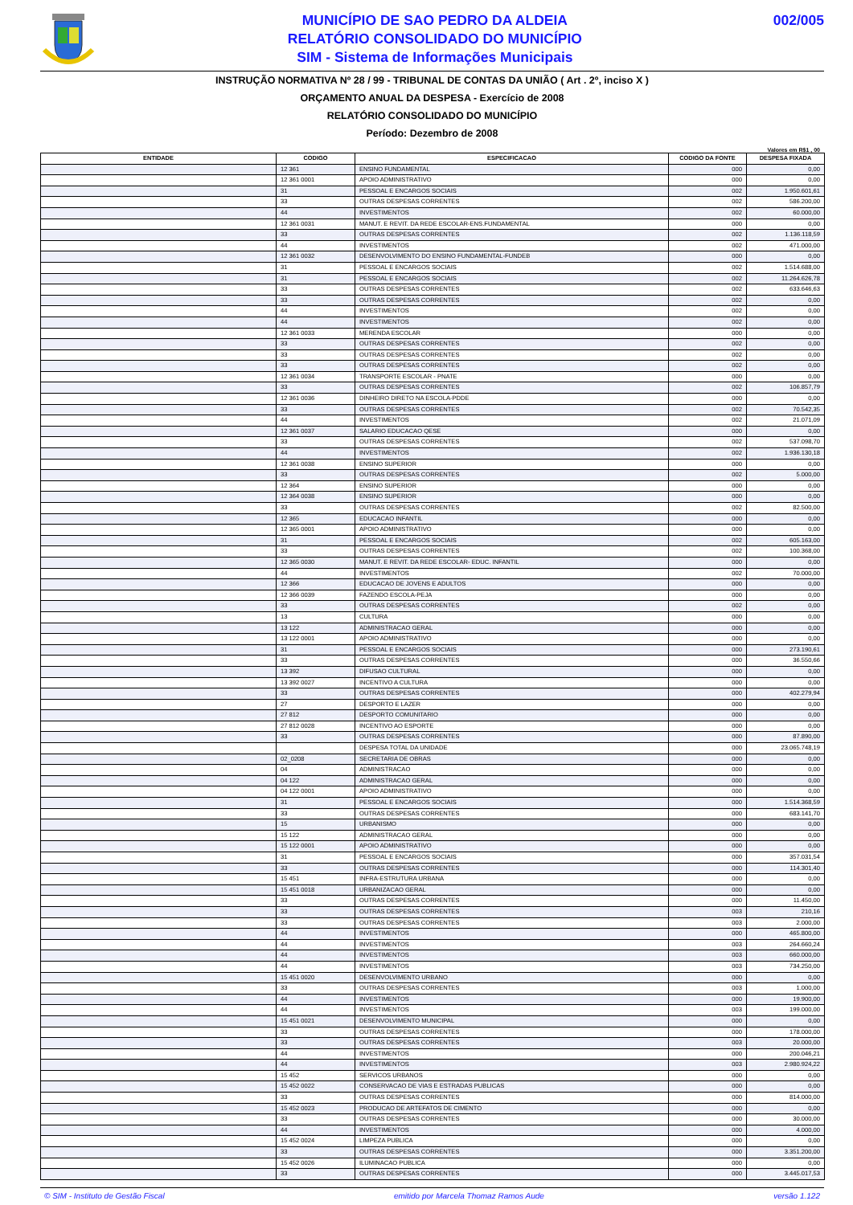MUNICÍPIO DE SAO PEDRO DA ALDEIA
RELATÓRIO CONSOLIDADO DO MUNICÍPIO
SIM - Sistema de Informações Municipais
002/005
INSTRUÇÃO NORMATIVA Nº 28 / 99 - TRIBUNAL DE CONTAS DA UNIÃO ( Art . 2º, inciso X )
ORÇAMENTO ANUAL DA DESPESA - Exercício de 2008
RELATÓRIO CONSOLIDADO DO MUNICÍPIO
Período: Dezembro de 2008
Valores em R$1 , 00
| ENTIDADE | CODIGO | ESPECIFICACAO | CODIGO DA FONTE | DESPESA FIXADA |
| --- | --- | --- | --- | --- |
| | 12 361 | ENSINO FUNDAMENTAL | 000 | 0,00 |
| | 12 361 0001 | APOIO ADMINISTRATIVO | 000 | 0,00 |
| | 31 | PESSOAL E ENCARGOS SOCIAIS | 002 | 1.950.601,61 |
| | 33 | OUTRAS DESPESAS CORRENTES | 002 | 586.200,00 |
| | 44 | INVESTIMENTOS | 002 | 60.000,00 |
| | 12 361 0031 | MANUT. E REVIT. DA REDE ESCOLAR-ENS.FUNDAMENTAL | 000 | 0,00 |
| | 33 | OUTRAS DESPESAS CORRENTES | 002 | 1.136.118,59 |
| | 44 | INVESTIMENTOS | 002 | 471.000,00 |
| | 12 361 0032 | DESENVOLVIMENTO DO ENSINO FUNDAMENTAL-FUNDEB | 000 | 0,00 |
| | 31 | PESSOAL E ENCARGOS SOCIAIS | 002 | 1.514.688,00 |
| | 31 | PESSOAL E ENCARGOS SOCIAIS | 002 | 11.264.626,78 |
| | 33 | OUTRAS DESPESAS CORRENTES | 002 | 633.646,63 |
| | 33 | OUTRAS DESPESAS CORRENTES | 002 | 0,00 |
| | 44 | INVESTIMENTOS | 002 | 0,00 |
| | 44 | INVESTIMENTOS | 002 | 0,00 |
| | 12 361 0033 | MERENDA ESCOLAR | 000 | 0,00 |
| | 33 | OUTRAS DESPESAS CORRENTES | 002 | 0,00 |
| | 33 | OUTRAS DESPESAS CORRENTES | 002 | 0,00 |
| | 33 | OUTRAS DESPESAS CORRENTES | 002 | 0,00 |
| | 12 361 0034 | TRANSPORTE ESCOLAR - PNATE | 000 | 0,00 |
| | 33 | OUTRAS DESPESAS CORRENTES | 002 | 106.857,79 |
| | 12 361 0036 | DINHEIRO DIRETO NA ESCOLA-PDDE | 000 | 0,00 |
| | 33 | OUTRAS DESPESAS CORRENTES | 002 | 70.542,35 |
| | 44 | INVESTIMENTOS | 002 | 21.071,09 |
| | 12 361 0037 | SALARIO EDUCACAO QESE | 000 | 0,00 |
| | 33 | OUTRAS DESPESAS CORRENTES | 002 | 537.098,70 |
| | 44 | INVESTIMENTOS | 002 | 1.936.130,18 |
| | 12 361 0038 | ENSINO SUPERIOR | 000 | 0,00 |
| | 33 | OUTRAS DESPESAS CORRENTES | 002 | 5.000,00 |
| | 12 364 | ENSINO SUPERIOR | 000 | 0,00 |
| | 12 364 0038 | ENSINO SUPERIOR | 000 | 0,00 |
| | 33 | OUTRAS DESPESAS CORRENTES | 002 | 82.500,00 |
| | 12 365 | EDUCACAO INFANTIL | 000 | 0,00 |
| | 12 365 0001 | APOIO ADMINISTRATIVO | 000 | 0,00 |
| | 31 | PESSOAL E ENCARGOS SOCIAIS | 002 | 605.163,00 |
| | 33 | OUTRAS DESPESAS CORRENTES | 002 | 100.368,00 |
| | 12 365 0030 | MANUT. E REVIT. DA REDE ESCOLAR- EDUC. INFANTIL | 000 | 0,00 |
| | 44 | INVESTIMENTOS | 002 | 70.000,00 |
| | 12 366 | EDUCACAO DE JOVENS E ADULTOS | 000 | 0,00 |
| | 12 366 0039 | FAZENDO ESCOLA-PEJA | 000 | 0,00 |
| | 33 | OUTRAS DESPESAS CORRENTES | 002 | 0,00 |
| | 13 | CULTURA | 000 | 0,00 |
| | 13 122 | ADMINISTRACAO GERAL | 000 | 0,00 |
| | 13 122 0001 | APOIO ADMINISTRATIVO | 000 | 0,00 |
| | 31 | PESSOAL E ENCARGOS SOCIAIS | 000 | 273.190,61 |
| | 33 | OUTRAS DESPESAS CORRENTES | 000 | 36.550,66 |
| | 13 392 | DIFUSAO CULTURAL | 000 | 0,00 |
| | 13 392 0027 | INCENTIVO A CULTURA | 000 | 0,00 |
| | 33 | OUTRAS DESPESAS CORRENTES | 000 | 402.279,94 |
| | 27 | DESPORTO E LAZER | 000 | 0,00 |
| | 27 812 | DESPORTO COMUNITARIO | 000 | 0,00 |
| | 27 812 0028 | INCENTIVO AO ESPORTE | 000 | 0,00 |
| | 33 | OUTRAS DESPESAS CORRENTES | 000 | 87.890,00 |
| | | DESPESA TOTAL DA UNIDADE | 000 | 23.065.748,19 |
| | 02_0208 | SECRETARIA DE OBRAS | 000 | 0,00 |
| | 04 | ADMINISTRACAO | 000 | 0,00 |
| | 04 122 | ADMINISTRACAO GERAL | 000 | 0,00 |
| | 04 122 0001 | APOIO ADMINISTRATIVO | 000 | 0,00 |
| | 31 | PESSOAL E ENCARGOS SOCIAIS | 000 | 1.514.368,59 |
| | 33 | OUTRAS DESPESAS CORRENTES | 000 | 683.141,70 |
| | 15 | URBANISMO | 000 | 0,00 |
| | 15 122 | ADMINISTRACAO GERAL | 000 | 0,00 |
| | 15 122 0001 | APOIO ADMINISTRATIVO | 000 | 0,00 |
| | 31 | PESSOAL E ENCARGOS SOCIAIS | 000 | 357.031,54 |
| | 33 | OUTRAS DESPESAS CORRENTES | 000 | 114.301,40 |
| | 15 451 | INFRA-ESTRUTURA URBANA | 000 | 0,00 |
| | 15 451 0018 | URBANIZACAO GERAL | 000 | 0,00 |
| | 33 | OUTRAS DESPESAS CORRENTES | 000 | 11.450,00 |
| | 33 | OUTRAS DESPESAS CORRENTES | 003 | 210,16 |
| | 33 | OUTRAS DESPESAS CORRENTES | 003 | 2.000,00 |
| | 44 | INVESTIMENTOS | 000 | 465.800,00 |
| | 44 | INVESTIMENTOS | 003 | 264.660,24 |
| | 44 | INVESTIMENTOS | 003 | 660.000,00 |
| | 44 | INVESTIMENTOS | 003 | 734.250,00 |
| | 15 451 0020 | DESENVOLVIMENTO URBANO | 000 | 0,00 |
| | 33 | OUTRAS DESPESAS CORRENTES | 003 | 1.000,00 |
| | 44 | INVESTIMENTOS | 000 | 19.900,00 |
| | 44 | INVESTIMENTOS | 003 | 199.000,00 |
| | 15 451 0021 | DESENVOLVIMENTO MUNICIPAL | 000 | 0,00 |
| | 33 | OUTRAS DESPESAS CORRENTES | 000 | 178.000,00 |
| | 33 | OUTRAS DESPESAS CORRENTES | 003 | 20.000,00 |
| | 44 | INVESTIMENTOS | 000 | 200.046,21 |
| | 44 | INVESTIMENTOS | 003 | 2.980.924,22 |
| | 15 452 | SERVICOS URBANOS | 000 | 0,00 |
| | 15 452 0022 | CONSERVACAO DE VIAS E ESTRADAS PUBLICAS | 000 | 0,00 |
| | 33 | OUTRAS DESPESAS CORRENTES | 000 | 814.000,00 |
| | 15 452 0023 | PRODUCAO DE ARTEFATOS DE CIMENTO | 000 | 0,00 |
| | 33 | OUTRAS DESPESAS CORRENTES | 000 | 30.000,00 |
| | 44 | INVESTIMENTOS | 000 | 4.000,00 |
| | 15 452 0024 | LIMPEZA PUBLICA | 000 | 0,00 |
| | 33 | OUTRAS DESPESAS CORRENTES | 000 | 3.351.200,00 |
| | 15 452 0026 | ILUMINACAO PUBLICA | 000 | 0,00 |
| | 33 | OUTRAS DESPESAS CORRENTES | 000 | 3.445.017,53 |
© SIM - Instituto de Gestão Fiscal emitido por Marcela Thomaz Ramos Aude versão 1.122